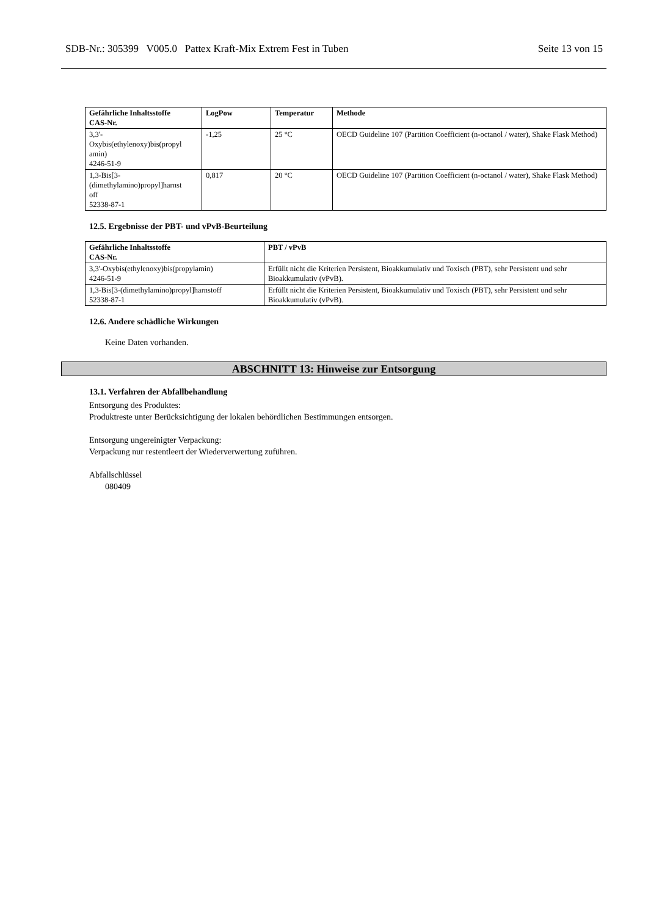SDB-Nr.: 305399 V005.0 Pattex Kraft-Mix Extrem Fest in Tuben Seite 13 von 15
| Gefährliche Inhaltsstoffe CAS-Nr. | LogPow | Temperatur | Methode |
| --- | --- | --- | --- |
| 3,3'- Oxybis(ethylenoxy)bis(propyl amin) 4246-51-9 | -1,25 | 25 °C | OECD Guideline 107 (Partition Coefficient (n-octanol / water), Shake Flask Method) |
| 1,3-Bis[3- (dimethylamino)propyl]harnst off 52338-87-1 | 0,817 | 20 °C | OECD Guideline 107 (Partition Coefficient (n-octanol / water), Shake Flask Method) |
12.5. Ergebnisse der PBT- und vPvB-Beurteilung
| Gefährliche Inhaltsstoffe CAS-Nr. | PBT / vPvB |
| --- | --- |
| 3,3'-Oxybis(ethylenoxy)bis(propylamin) 4246-51-9 | Erfüllt nicht die Kriterien Persistent, Bioakkumulativ und Toxisch (PBT), sehr Persistent und sehr Bioakkumulativ (vPvB). |
| 1,3-Bis[3-(dimethylamino)propyl]harnstoff 52338-87-1 | Erfüllt nicht die Kriterien Persistent, Bioakkumulativ und Toxisch (PBT), sehr Persistent und sehr Bioakkumulativ (vPvB). |
12.6. Andere schädliche Wirkungen
Keine Daten vorhanden.
ABSCHNITT 13: Hinweise zur Entsorgung
13.1. Verfahren der Abfallbehandlung
Entsorgung des Produktes:
Produktreste unter Berücksichtigung der lokalen behördlichen Bestimmungen entsorgen.
Entsorgung ungereinigter Verpackung:
Verpackung nur restentleert der Wiederverwertung zuführen.
Abfallschlüssel
080409